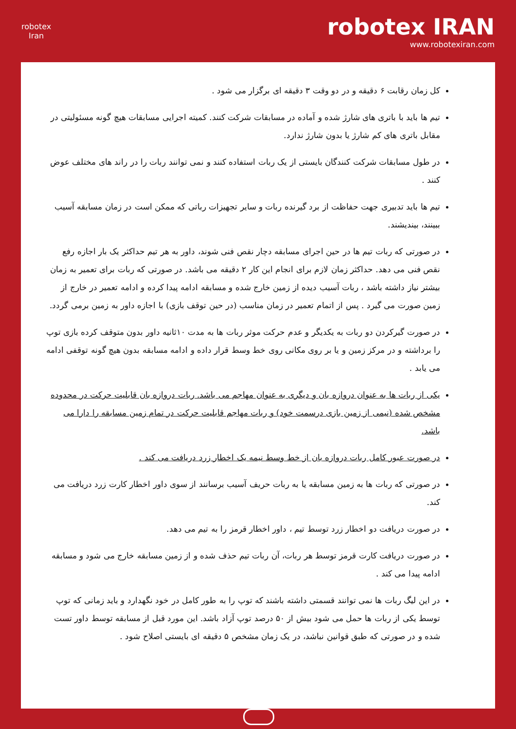robotex
Iran
robotex IRAN
www.robotexiran.com
کل زمان رقابت ۶ دقیقه و در دو وقت ۳ دقیقه ای برگزار می شود .
تیم ها باید با باتری های شارژ شده و آماده در مسابقات شرکت کنند. کمیته اجرایی مسابقات هیچ گونه مسئولیتی در مقابل باتری های کم شارژ یا بدون شارژ ندارد.
در طول مسابقات شرکت کنندگان بایستی از یک ربات استفاده کنند و نمی توانند ربات را در راند های مختلف عوض کنند .
تیم ها باید تدبیری جهت حفاظت از برد گیرنده ربات و سایر تجهیزات رباتی که ممکن است در زمان مسابقه آسیب ببینند، بیندیشند.
در صورتی که ربات تیم ها در حین اجرای مسابقه دچار نقص فنی شوند، داور به هر تیم حداکثر یک بار اجازه رفع نقص فنی می دهد. حداکثر زمان لازم برای انجام این کار ۲ دقیقه می باشد. در صورتی که ربات برای تعمیر به زمان بیشتر نیاز داشته باشد ، ربات آسیب دیده از زمین خارج شده و مسابقه ادامه پیدا کرده و ادامه تعمیر در خارج از زمین صورت می گیرد . پس از اتمام تعمیر در زمان مناسب (در حین توقف بازی) با اجازه داور به زمین برمی گردد.
در صورت گیرکردن دو ربات به یکدیگر و عدم حرکت موثر ربات ها به مدت ۱۰ثانیه داور بدون متوقف کرده بازی توپ را برداشته و در مرکز زمین و یا بر روی مکانی روی خط وسط قرار داده و ادامه مسابقه بدون هیچ گونه توقفی ادامه می یابد .
یکی از ربات ها به عنوان دروازه بان و دیگری به عنوان مهاجم می باشد. ربات دروازه بان قابلیت حرکت در محدوده مشخص شده (نیمی از زمین بازی درسمت خود) و ربات مهاجم قابلیت حرکت در تمام زمین مسابقه را دارا می باشد.
در صورت عبور کامل ربات دروازه بان از خط وسط نیمه یک اخطار زرد دریافت می کند .
در صورتی که ربات ها به زمین مسابقه یا به ربات حریف آسیب برسانند از سوی داور اخطار کارت زرد دریافت می کند.
در صورت دریافت دو اخطار زرد توسط تیم ، داور اخطار قرمز را به تیم می دهد.
در صورت دریافت کارت قرمز توسط هر ربات، آن ربات تیم حذف شده و از زمین مسابقه خارج می شود و مسابقه ادامه پیدا می کند .
در این لیگ ربات ها نمی توانند قسمتی داشته باشند که توپ را به طور کامل در خود نگهدارد و باید زمانی که توپ توسط یکی از ربات ها حمل می شود بیش از ۵۰ درصد توپ آزاد باشد. این مورد قبل از مسابقه توسط داور تست شده و در صورتی که طبق قوانین نباشد، در یک زمان مشخص ۵ دقیقه ای بایستی اصلاح شود .